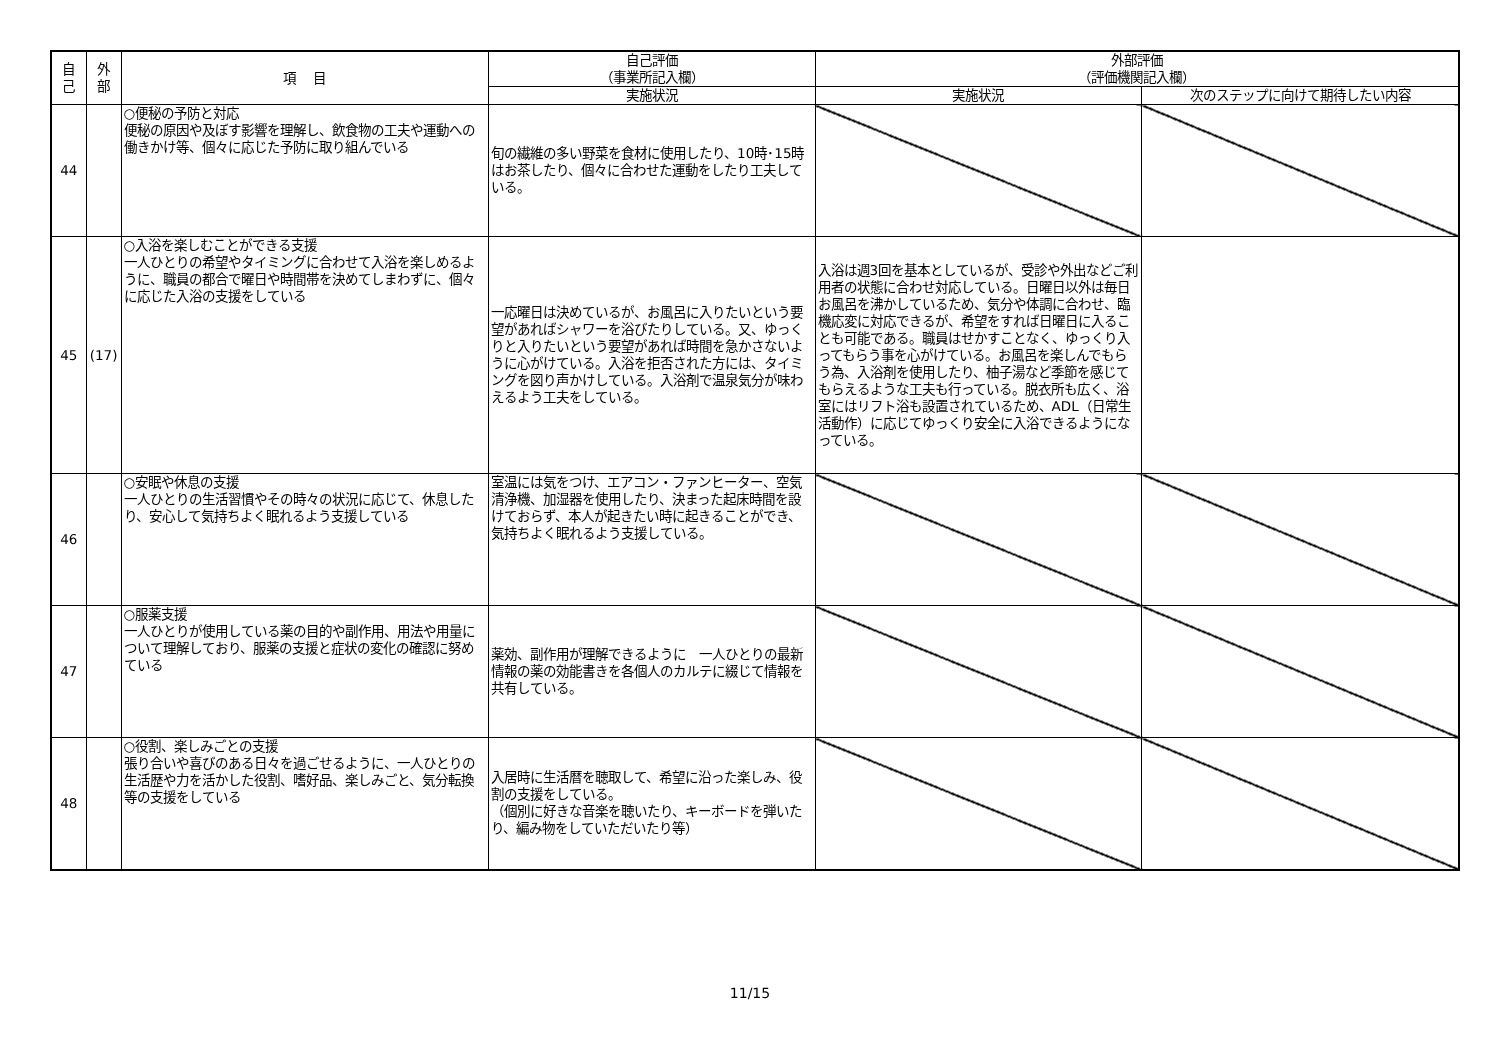| 自 己 | 外 部 | 項 目 | 自己評価 （事業所記入欄） | 外部評価 （評価機関記入欄） | |
| --- | --- | --- | --- | --- | --- |
| | | | 実施状況 | 実施状況 | 次のステップに向けて期待したい内容 |
| 44 | | ○便秘の予防と対応 便秘の原因や及ぼす影響を理解し、飲食物の工夫や運動への働きかけ等、個々に応じた予防に取り組んでいる | 旬の繊維の多い野菜を食材に使用したり、10時･15時はお茶したり、個々に合わせた運動をしたり工夫している。 | | |
| 45 | (17) | ○入浴を楽しむことができる支援 一人ひとりの希望やタイミングに合わせて入浴を楽しめるように、職員の都合で曜日や時間帯を決めてしまわずに、個々に応じた入浴の支援をしている | 一応曜日は決めているが、お風呂に入りたいという要望があればシャワーを浴びたりしている。又、ゆっくりと入りたいという要望があれば時間を急かさないように心がけている。入浴を拒否された方には、タイミングを図り声かけしている。入浴剤で温泉気分が味わえるよう工夫をしている。 | 入浴は週3回を基本としているが、受診や外出などご利用者の状態に合わせ対応している。日曜日以外は毎日お風呂を沸かしているため、気分や体調に合わせ、臨機応変に対応できるが、希望をすれば日曜日に入ることも可能である。職員はせかすことなく、ゆっくり入ってもらう事を心がけている。お風呂を楽しんでもらう為、入浴剤を使用したり、柚子湯など季節を感じてもらえるような工夫も行っている。脱衣所も広く、浴室にはリフト浴も設置されているため、ADL（日常生活動作）に応じてゆっくり安全に入浴できるようになっている。 | |
| 46 | | ○安眠や休息の支援 一人ひとりの生活習慣やその時々の状況に応じて、休息したり、安心して気持ちよく眠れるよう支援している | 室温には気をつけ、エアコン・ファンヒーター、空気清浄機、加湿器を使用したり、決まった起床時間を設けておらず、本人が起きたい時に起きることができ、気持ちよく眠れるよう支援している。 | | |
| 47 | | ○服薬支援 一人ひとりが使用している薬の目的や副作用、用法や用量について理解しており、服薬の支援と症状の変化の確認に努めている | 薬効、副作用が理解できるように 一人ひとりの最新情報の薬の効能書きを各個人のカルテに綴じて情報を共有している。 | | |
| 48 | | ○役割、楽しみごとの支援 張り合いや喜びのある日々を過ごせるように、一人ひとりの生活歴や力を活かした役割、嗜好品、楽しみごと、気分転換等の支援をしている | 入居時に生活暦を聴取して、希望に沿った楽しみ、役割の支援をしている。 （個別に好きな音楽を聴いたり、キーボードを弾いたり、編み物をしていただいたり等） | | |
11/15